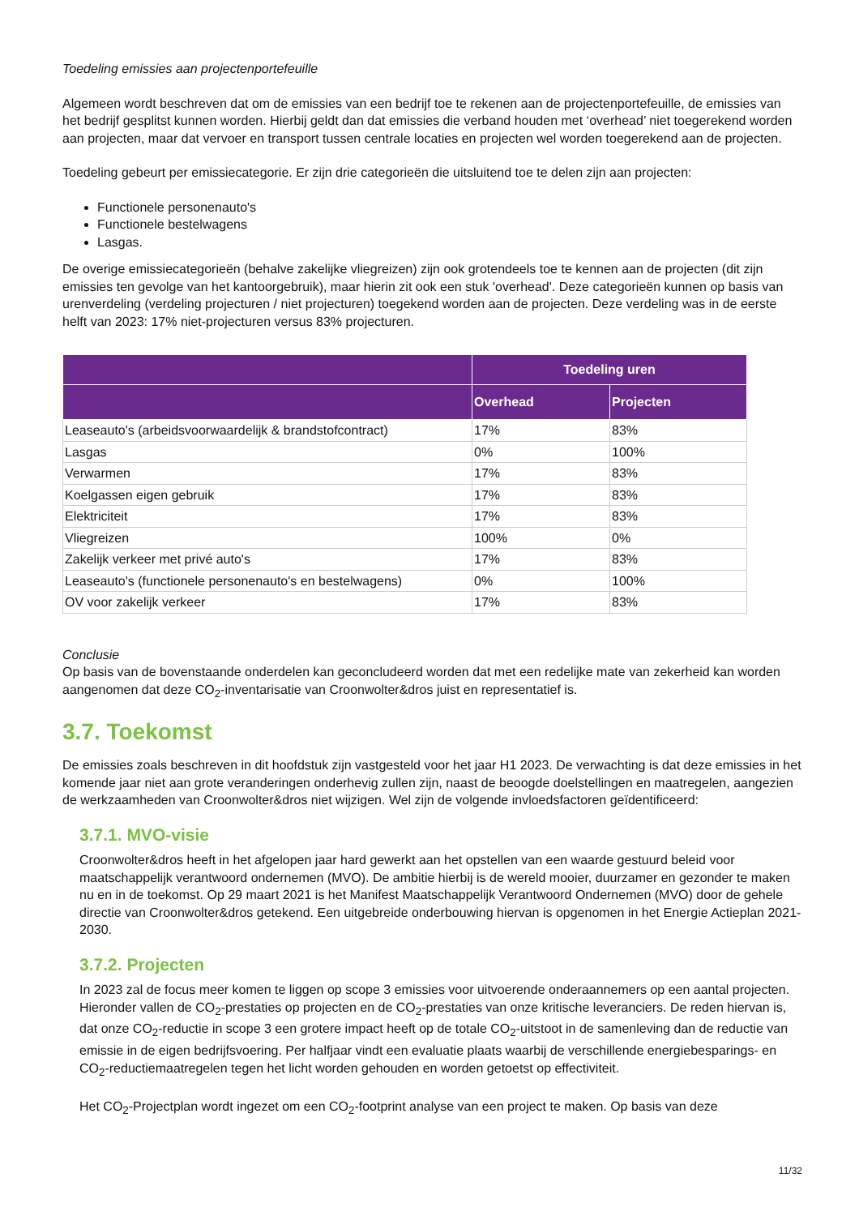Toedeling emissies aan projectenportefeuille
Algemeen wordt beschreven dat om de emissies van een bedrijf toe te rekenen aan de projectenportefeuille, de emissies van het bedrijf gesplitst kunnen worden. Hierbij geldt dan dat emissies die verband houden met ‘overhead’ niet toegerekend worden aan projecten, maar dat vervoer en transport tussen centrale locaties en projecten wel worden toegerekend aan de projecten.
Toedeling gebeurt per emissiecategorie. Er zijn drie categorieën die uitsluitend toe te delen zijn aan projecten:
Functionele personenauto's
Functionele bestelwagens
Lasgas.
De overige emissiecategorieën (behalve zakelijke vliegreizen) zijn ook grotendeels toe te kennen aan de projecten (dit zijn emissies ten gevolge van het kantoorgebruik), maar hierin zit ook een stuk 'overhead'. Deze categorieën kunnen op basis van urenverdeling (verdeling projecturen / niet projecturen) toegekend worden aan de projecten. Deze verdeling was in de eerste helft van 2023: 17% niet-projecturen versus 83% projecturen.
| | Toedeling uren | |
| --- | --- | --- |
| | Overhead | Projecten |
| Leaseauto's (arbeidsvoorwaardelijk & brandstofcontract) | 17% | 83% |
| Lasgas | 0% | 100% |
| Verwarmen | 17% | 83% |
| Koelgassen eigen gebruik | 17% | 83% |
| Elektriciteit | 17% | 83% |
| Vliegreizen | 100% | 0% |
| Zakelijk verkeer met privé auto's | 17% | 83% |
| Leaseauto's (functionele personenauto's en bestelwagens) | 0% | 100% |
| OV voor zakelijk verkeer | 17% | 83% |
Conclusie
Op basis van de bovenstaande onderdelen kan geconcludeerd worden dat met een redelijke mate van zekerheid kan worden aangenomen dat deze CO<sub>2</sub>-inventarisatie van Croonwolter&dros juist en representatief is.
3.7. Toekomst
De emissies zoals beschreven in dit hoofdstuk zijn vastgesteld voor het jaar H1 2023. De verwachting is dat deze emissies in het komende jaar niet aan grote veranderingen onderhevig zullen zijn, naast de beoogde doelstellingen en maatregelen, aangezien de werkzaamheden van Croonwolter&dros niet wijzigen. Wel zijn de volgende invloedsfactoren geïdentificeerd:
3.7.1. MVO-visie
Croonwolter&dros heeft in het afgelopen jaar hard gewerkt aan het opstellen van een waarde gestuurd beleid voor maatschappelijk verantwoord ondernemen (MVO). De ambitie hierbij is de wereld mooier, duurzamer en gezonder te maken nu en in de toekomst. Op 29 maart 2021 is het Manifest Maatschappelijk Verantwoord Ondernemen (MVO) door de gehele directie van Croonwolter&dros getekend. Een uitgebreide onderbouwing hiervan is opgenomen in het Energie Actieplan 2021-2030.
3.7.2. Projecten
In 2023 zal de focus meer komen te liggen op scope 3 emissies voor uitvoerende onderaannemers op een aantal projecten. Hieronder vallen de CO<sub>2</sub>-prestaties op projecten en de CO<sub>2</sub>-prestaties van onze kritische leveranciers. De reden hiervan is, dat onze CO<sub>2</sub>-reductie in scope 3 een grotere impact heeft op de totale CO<sub>2</sub>-uitstoot in de samenleving dan de reductie van emissie in de eigen bedrijfsvoering. Per halfjaar vindt een evaluatie plaats waarbij de verschillende energiebesparings- en CO<sub>2</sub>-reductiemaatregelen tegen het licht worden gehouden en worden getoetst op effectiviteit.
Het CO<sub>2</sub>-Projectplan wordt ingezet om een CO<sub>2</sub>-footprint analyse van een project te maken. Op basis van deze
11/32